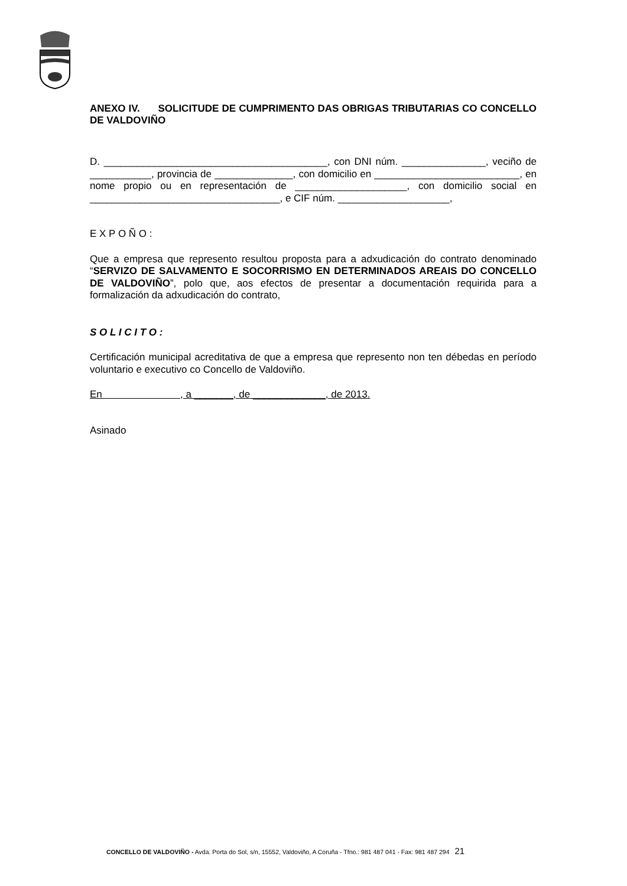ANEXO IV. SOLICITUDE DE CUMPRIMENTO DAS OBRIGAS TRIBUTARIAS CO CONCELLO DE VALDOVIÑO
D. ________________________________________, con DNI núm. _______________, veciño de ___________, provincia de ______________, con domicilio en __________________________, en nome propio ou en representación de ____________________, con domicilio social en __________________________________, e CIF núm. ____________________,
E X P O Ñ O :
Que a empresa que represento resultou proposta para a adxudicación do contrato denominado “SERVIZO DE SALVAMENTO E SOCORRISMO EN DETERMINADOS AREAIS DO CONCELLO DE VALDOVIÑO”, polo que, aos efectos de presentar a documentación requirida para a formalización da adxudicación do contrato,
S O L I C I T O :
Certificación municipal acreditativa de que a empresa que represento non ten débedas en período voluntario e executivo co Concello de Valdoviño.
En , a _______, de _____________, de 2013.
Asinado
CONCELLO DE VALDOVIÑO - Avda. Porta do Sol, s/n, 15552, Valdoviño, A Coruña - Tfno.: 981 487 041 - Fax: 981 487 294 21